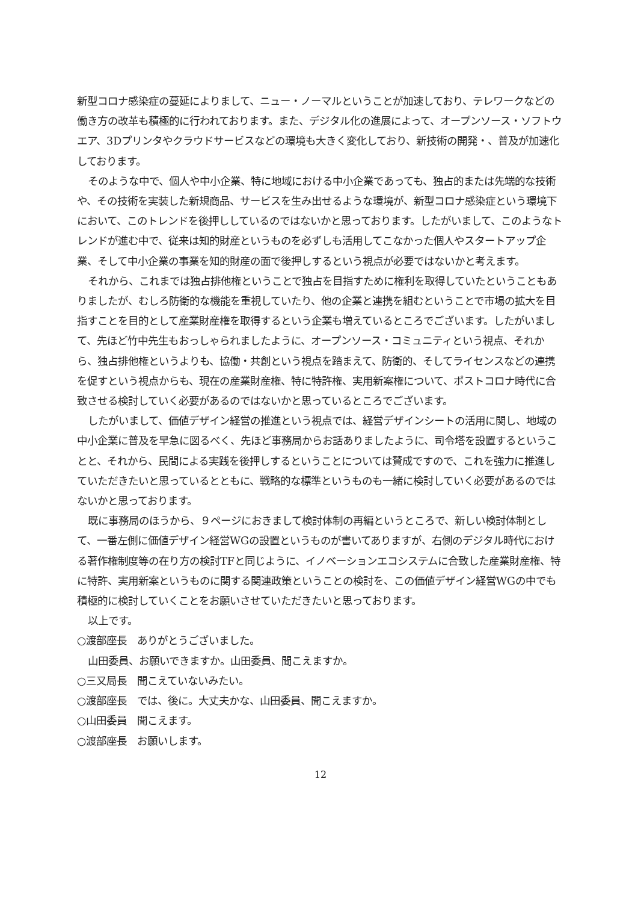新型コロナ感染症の蔓延によりまして、ニュー・ノーマルということが加速しており、テレワークなどの働き方の改革も積極的に行われております。また、デジタル化の進展によって、オープンソース・ソフトウエア、3Dプリンタやクラウドサービスなどの環境も大きく変化しており、新技術の開発・、普及が加速化しております。
そのような中で、個人や中小企業、特に地域における中小企業であっても、独占的または先端的な技術や、その技術を実装した新規商品、サービスを生み出せるような環境が、新型コロナ感染症という環境下において、このトレンドを後押ししているのではないかと思っております。したがいまして、このようなトレンドが進む中で、従来は知的財産というものを必ずしも活用してこなかった個人やスタートアップ企業、そして中小企業の事業を知的財産の面で後押しするという視点が必要ではないかと考えます。
それから、これまでは独占排他権ということで独占を目指すために権利を取得していたということもありましたが、むしろ防衛的な機能を重視していたり、他の企業と連携を組むということで市場の拡大を目指すことを目的として産業財産権を取得するという企業も増えているところでございます。したがいまして、先ほど竹中先生もおっしゃられましたように、オープンソース・コミュニティという視点、それから、独占排他権というよりも、協働・共創という視点を踏まえて、防衛的、そしてライセンスなどの連携を促すという視点からも、現在の産業財産権、特に特許権、実用新案権について、ポストコロナ時代に合致させる検討していく必要があるのではないかと思っているところでございます。
したがいまして、価値デザイン経営の推進という視点では、経営デザインシートの活用に関し、地域の中小企業に普及を早急に図るべく、先ほど事務局からお話ありましたように、司令塔を設置するということと、それから、民間による実践を後押しするということについては賛成ですので、これを強力に推進していただきたいと思っているとともに、戦略的な標準というものも一緒に検討していく必要があるのではないかと思っております。
既に事務局のほうから、９ページにおきまして検討体制の再編というところで、新しい検討体制として、一番左側に価値デザイン経営WGの設置というものが書いてありますが、右側のデジタル時代における著作権制度等の在り方の検討TFと同じように、イノベーションエコシステムに合致した産業財産権、特に特許、実用新案というものに関する関連政策ということの検討を、この価値デザイン経営WGの中でも積極的に検討していくことをお願いさせていただきたいと思っております。
以上です。
○渡部座長　ありがとうございました。
山田委員、お願いできますか。山田委員、聞こえますか。
○三又局長　聞こえていないみたい。
○渡部座長　では、後に。大丈夫かな、山田委員、聞こえますか。
○山田委員　聞こえます。
○渡部座長　お願いします。
12